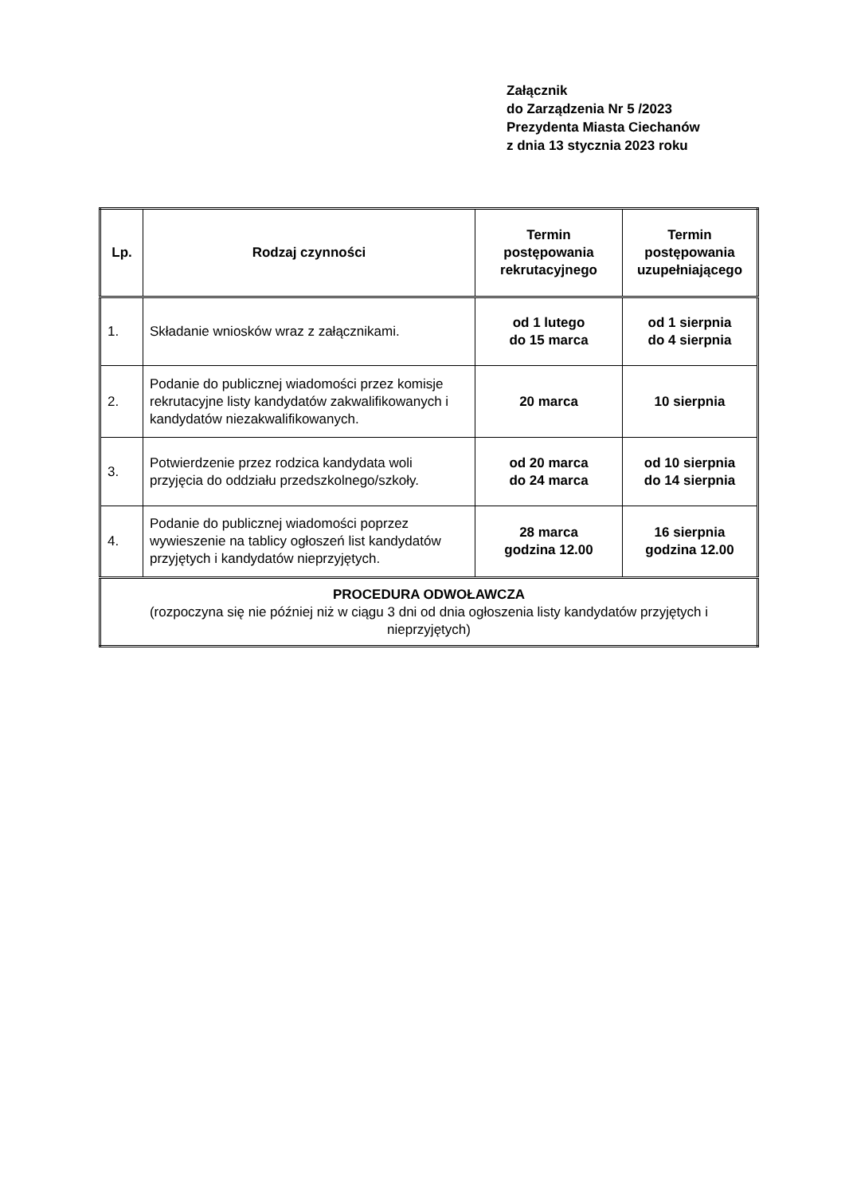Załącznik
do Zarządzenia Nr 5 /2023
Prezydenta Miasta Ciechanów
z dnia 13 stycznia 2023 roku
| Lp. | Rodzaj czynności | Termin postępowania rekrutacyjnego | Termin postępowania uzupełniającego |
| --- | --- | --- | --- |
| 1. | Składanie wniosków wraz z załącznikami. | od 1 lutego do 15 marca | od 1 sierpnia do 4 sierpnia |
| 2. | Podanie do publicznej wiadomości przez komisje rekrutacyjne listy kandydatów zakwalifikowanych i kandydatów niezakwalifikowanych. | 20 marca | 10 sierpnia |
| 3. | Potwierdzenie przez rodzica kandydata woli przyjęcia do oddziału przedszkolnego/szkoły. | od 20 marca do 24 marca | od 10 sierpnia do 14 sierpnia |
| 4. | Podanie do publicznej wiadomości poprzez wywieszenie na tablicy ogłoszeń list kandydatów przyjętych i kandydatów nieprzyjętych. | 28 marca godzina 12.00 | 16 sierpnia godzina 12.00 |
| PROCEDURA ODWOŁAWCZA (rozpoczyna się nie później niż w ciągu 3 dni od dnia ogłoszenia listy kandydatów przyjętych i nieprzyjętych) | | | |